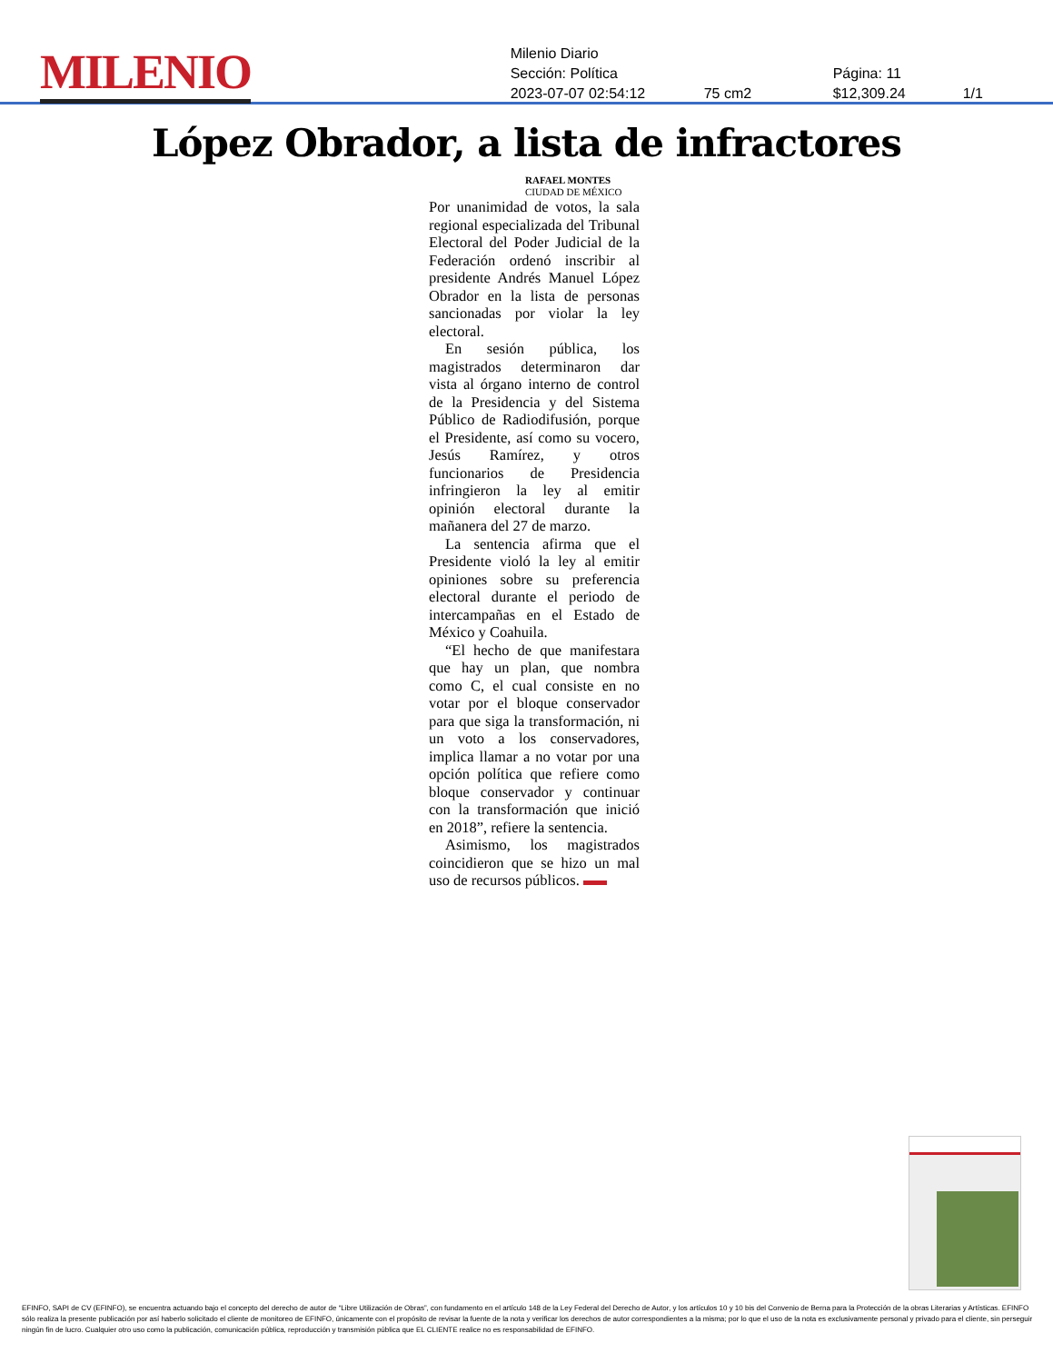MILENIO
Milenio Diario
Sección: Política Página: 11
2023-07-07 02:54:12 75 cm2 $12,309.24 1/1
López Obrador, a lista de infractores
RAFAEL MONTES
CIUDAD DE MÉXICO
Por unanimidad de votos, la sala regional especializada del Tribunal Electoral del Poder Judicial de la Federación ordenó inscribir al presidente Andrés Manuel López Obrador en la lista de personas sancionadas por violar la ley electoral.
En sesión pública, los magistrados determinaron dar vista al órgano interno de control de la Presidencia y del Sistema Público de Radiodifusión, porque el Presidente, así como su vocero, Jesús Ramírez, y otros funcionarios de Presidencia infringieron la ley al emitir opinión electoral durante la mañanera del 27 de marzo.
La sentencia afirma que el Presidente violó la ley al emitir opiniones sobre su preferencia electoral durante el periodo de intercampañas en el Estado de México y Coahuila.
“El hecho de que manifestara que hay un plan, que nombra como C, el cual consiste en no votar por el bloque conservador para que siga la transformación, ni un voto a los conservadores, implica llamar a no votar por una opción política que refiere como bloque conservador y continuar con la transformación que inició en 2018”, refiere la sentencia.
Asimismo, los magistrados coincidieron que se hizo un mal uso de recursos públicos.
EFINFO, SAPI de CV (EFINFO), se encuentra actuando bajo el concepto del derecho de autor de “Libre Utilización de Obras”, con fundamento en el artículo 148 de la Ley Federal del Derecho de Autor, y los artículos 10 y 10 bis del Convenio de Berna para la Protección de la obras Literarias y Artísticas. EFINFO sólo realiza la presente publicación por así haberlo solicitado el cliente de monitoreo de EFINFO, únicamente con el propósito de revisar la fuente de la nota y verificar los derechos de autor correspondientes a la misma; por lo que el uso de la nota es exclusivamente personal y privado para el cliente, sin perseguir ningún fin de lucro. Cualquier otro uso como la publicación, comunicación pública, reproducción y transmisión pública que EL CLIENTE realice no es responsabilidad de EFINFO.